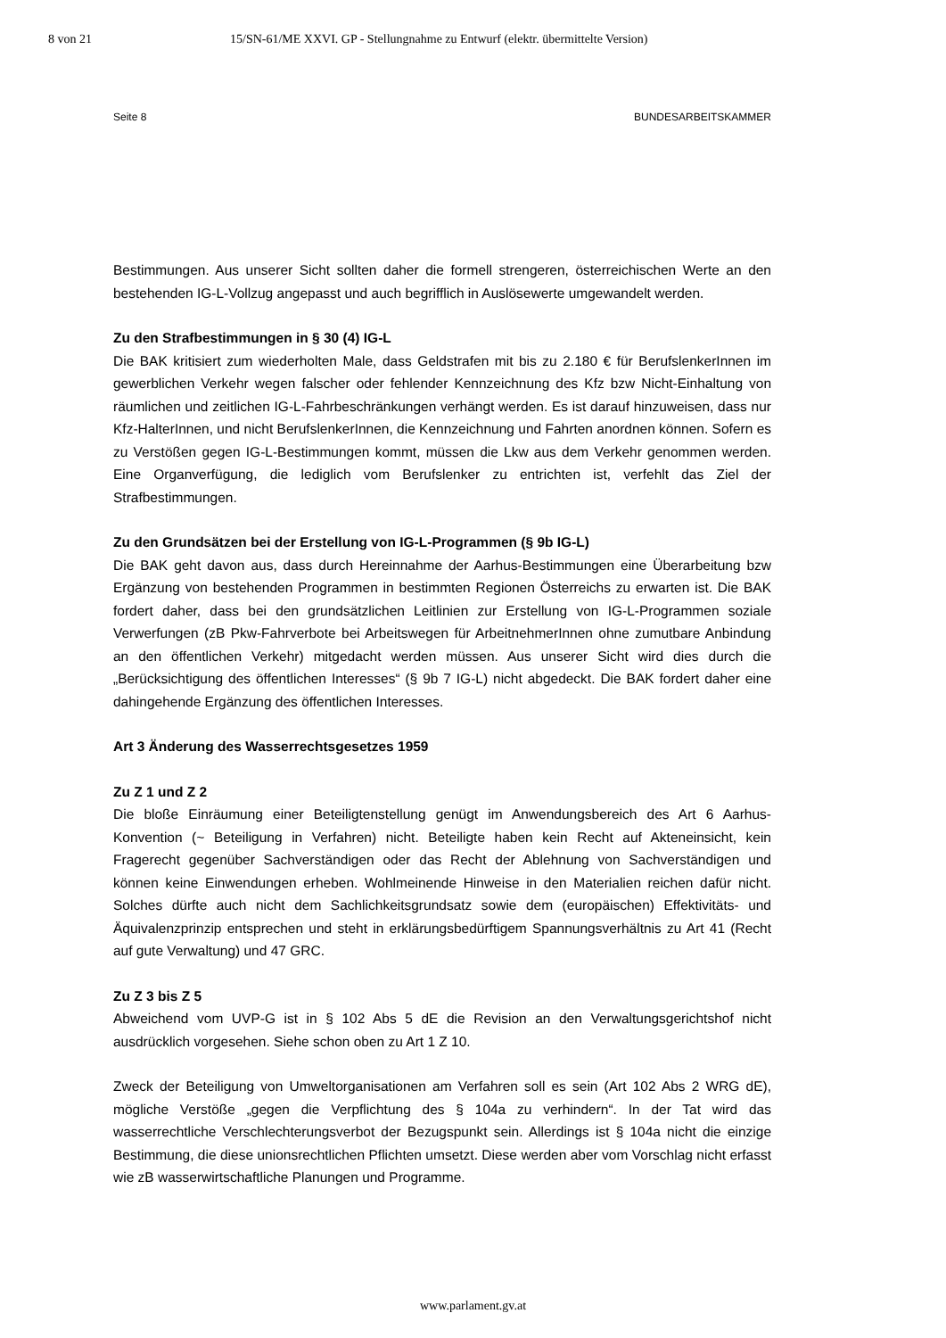8 von 21 15/SN-61/ME XXVI. GP - Stellungnahme zu Entwurf (elektr. übermittelte Version)
Seite 8 BUNDESARBEITSKAMMER
Bestimmungen. Aus unserer Sicht sollten daher die formell strengeren, österreichischen Werte an den bestehenden IG-L-Vollzug angepasst und auch begrifflich in Auslösewerte umgewandelt werden.
Zu den Strafbestimmungen in § 30 (4) IG-L
Die BAK kritisiert zum wiederholten Male, dass Geldstrafen mit bis zu 2.180 € für BerufslenkerInnen im gewerblichen Verkehr wegen falscher oder fehlender Kennzeichnung des Kfz bzw Nicht-Einhaltung von räumlichen und zeitlichen IG-L-Fahrbeschränkungen verhängt werden. Es ist darauf hinzuweisen, dass nur Kfz-HalterInnen, und nicht BerufslenkerInnen, die Kennzeichnung und Fahrten anordnen können. Sofern es zu Verstößen gegen IG-L-Bestimmungen kommt, müssen die Lkw aus dem Verkehr genommen werden. Eine Organverfügung, die lediglich vom Berufslenker zu entrichten ist, verfehlt das Ziel der Strafbestimmungen.
Zu den Grundsätzen bei der Erstellung von IG-L-Programmen (§ 9b IG-L)
Die BAK geht davon aus, dass durch Hereinnahme der Aarhus-Bestimmungen eine Überarbeitung bzw Ergänzung von bestehenden Programmen in bestimmten Regionen Österreichs zu erwarten ist. Die BAK fordert daher, dass bei den grundsätzlichen Leitlinien zur Erstellung von IG-L-Programmen soziale Verwerfungen (zB Pkw-Fahrverbote bei Arbeitswegen für ArbeitnehmerInnen ohne zumutbare Anbindung an den öffentlichen Verkehr) mitgedacht werden müssen. Aus unserer Sicht wird dies durch die „Berücksichtigung des öffentlichen Interesses“ (§ 9b 7 IG-L) nicht abgedeckt. Die BAK fordert daher eine dahingehende Ergänzung des öffentlichen Interesses.
Art 3 Änderung des Wasserrechtsgesetzes 1959
Zu Z 1 und Z 2
Die bloße Einräumung einer Beteiligtenstellung genügt im Anwendungsbereich des Art 6 Aarhus-Konvention (~ Beteiligung in Verfahren) nicht. Beteiligte haben kein Recht auf Akteneinsicht, kein Fragerecht gegenüber Sachverständigen oder das Recht der Ablehnung von Sachverständigen und können keine Einwendungen erheben. Wohlmeinende Hinweise in den Materialien reichen dafür nicht. Solches dürfte auch nicht dem Sachlichkeitsgrundsatz sowie dem (europäischen) Effektivitäts- und Äquivalenzprinzip entsprechen und steht in erklärungsbedürftigem Spannungsverhältnis zu Art 41 (Recht auf gute Verwaltung) und 47 GRC.
Zu Z 3 bis Z 5
Abweichend vom UVP-G ist in § 102 Abs 5 dE die Revision an den Verwaltungsgerichtshof nicht ausdrücklich vorgesehen. Siehe schon oben zu Art 1 Z 10.
Zweck der Beteiligung von Umweltorganisationen am Verfahren soll es sein (Art 102 Abs 2 WRG dE), mögliche Verstöße „gegen die Verpflichtung des § 104a zu verhindern“. In der Tat wird das wasserrechtliche Verschlechterungsverbot der Bezugspunkt sein. Allerdings ist § 104a nicht die einzige Bestimmung, die diese unionsrechtlichen Pflichten umsetzt. Diese werden aber vom Vorschlag nicht erfasst wie zB wasserwirtschaftliche Planungen und Programme.
www.parlament.gv.at